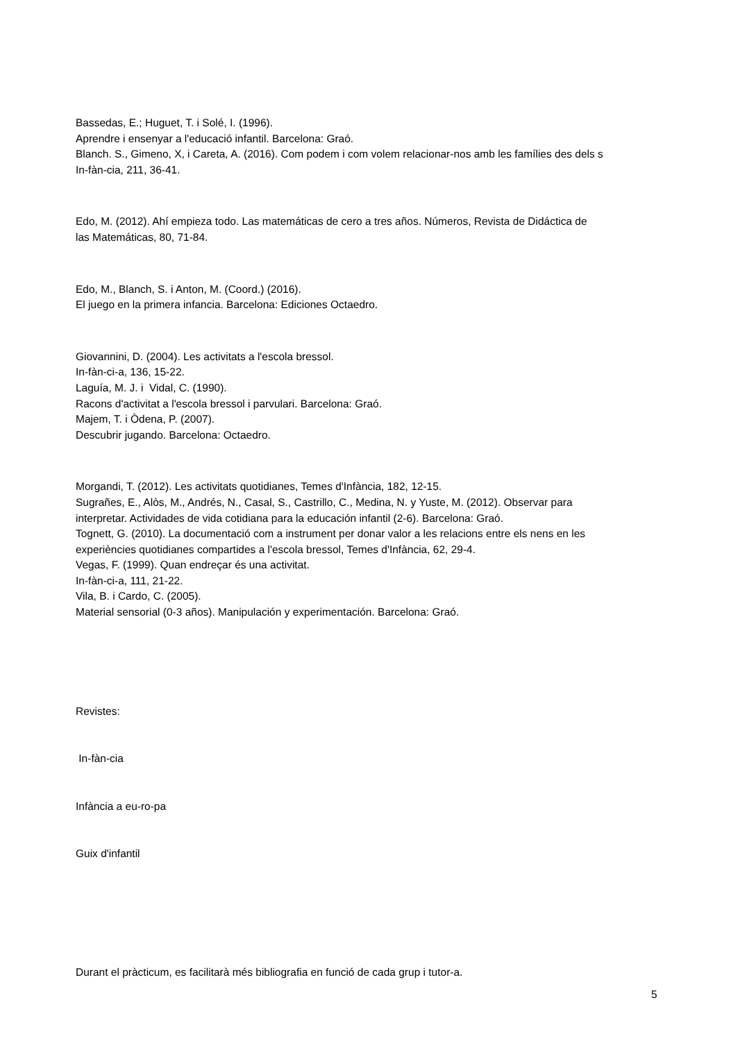Bassedas, E.; Huguet, T. i Solé, I. (1996).
Aprendre i ensenyar a l'educació infantil. Barcelona: Graó.
Blanch. S., Gimeno, X, i Careta, A. (2016). Com podem i com volem relacionar-nos amb les famílies des dels s
In-fàn-cia, 211, 36-41.
Edo, M. (2012). Ahí empieza todo. Las matemáticas de cero a tres años. Números, Revista de Didáctica de
las Matemáticas, 80, 71-84.
Edo, M., Blanch, S. i Anton, M. (Coord.) (2016).
El juego en la primera infancia. Barcelona: Ediciones Octaedro.
Giovannini, D. (2004). Les activitats a l'escola bressol.
In-fàn-ci-a, 136, 15-22.
Laguía, M. J. i Vidal, C. (1990).
Racons d'activitat a l'escola bressol i parvulari. Barcelona: Graó.
Majem, T. i Òdena, P. (2007).
Descubrir jugando. Barcelona: Octaedro.
Morgandi, T. (2012). Les activitats quotidianes, Temes d'Infància, 182, 12-15.
Sugrañes, E., Alòs, M., Andrés, N., Casal, S., Castrillo, C., Medina, N. y Yuste, M. (2012). Observar para
interpretar. Actividades de vida cotidiana para la educación infantil (2-6). Barcelona: Graó.
Tognett, G. (2010). La documentació com a instrument per donar valor a les relacions entre els nens en les
experiències quotidianes compartides a l'escola bressol, Temes d'Infància, 62, 29-4.
Vegas, F. (1999). Quan endreçar és una activitat.
In-fàn-ci-a, 111, 21-22.
Vila, B. i Cardo, C. (2005).
Material sensorial (0-3 años). Manipulación y experimentación. Barcelona: Graó.
Revistes:
In-fàn-cia
Infància a eu-ro-pa
Guix d'infantil
Durant el pràcticum, es facilitarà més bibliografia en funció de cada grup i tutor-a.
5